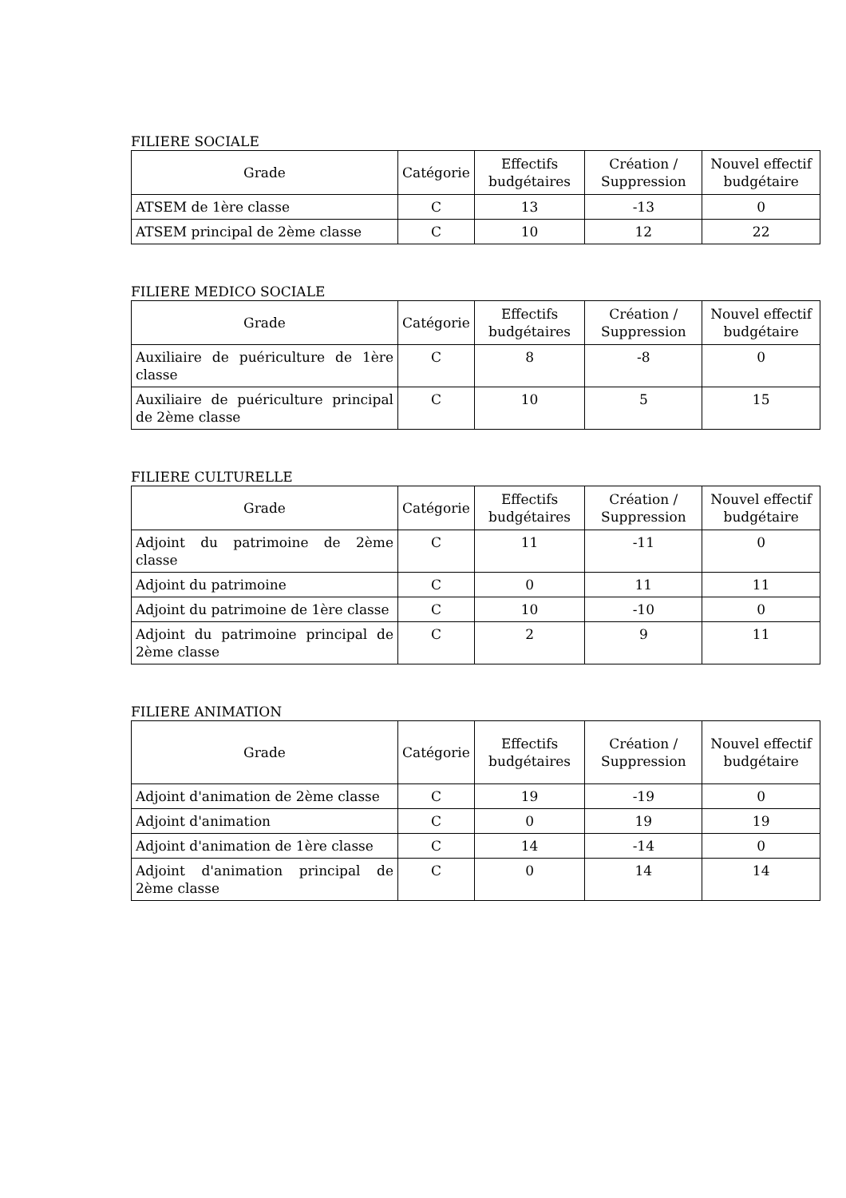FILIERE SOCIALE
| Grade | Catégorie | Effectifs budgétaires | Création / Suppression | Nouvel effectif budgétaire |
| --- | --- | --- | --- | --- |
| ATSEM de 1ère classe | C | 13 | -13 | 0 |
| ATSEM principal de 2ème classe | C | 10 | 12 | 22 |
FILIERE MEDICO SOCIALE
| Grade | Catégorie | Effectifs budgétaires | Création / Suppression | Nouvel effectif budgétaire |
| --- | --- | --- | --- | --- |
| Auxiliaire de puériculture de 1ère classe | C | 8 | -8 | 0 |
| Auxiliaire de puériculture principal de 2ème classe | C | 10 | 5 | 15 |
FILIERE CULTURELLE
| Grade | Catégorie | Effectifs budgétaires | Création / Suppression | Nouvel effectif budgétaire |
| --- | --- | --- | --- | --- |
| Adjoint du patrimoine de 2ème classe | C | 11 | -11 | 0 |
| Adjoint du patrimoine | C | 0 | 11 | 11 |
| Adjoint du patrimoine de 1ère classe | C | 10 | -10 | 0 |
| Adjoint du patrimoine principal de 2ème classe | C | 2 | 9 | 11 |
FILIERE ANIMATION
| Grade | Catégorie | Effectifs budgétaires | Création / Suppression | Nouvel effectif budgétaire |
| --- | --- | --- | --- | --- |
| Adjoint d'animation de 2ème classe | C | 19 | -19 | 0 |
| Adjoint d'animation | C | 0 | 19 | 19 |
| Adjoint d'animation de 1ère classe | C | 14 | -14 | 0 |
| Adjoint d'animation principal de 2ème classe | C | 0 | 14 | 14 |